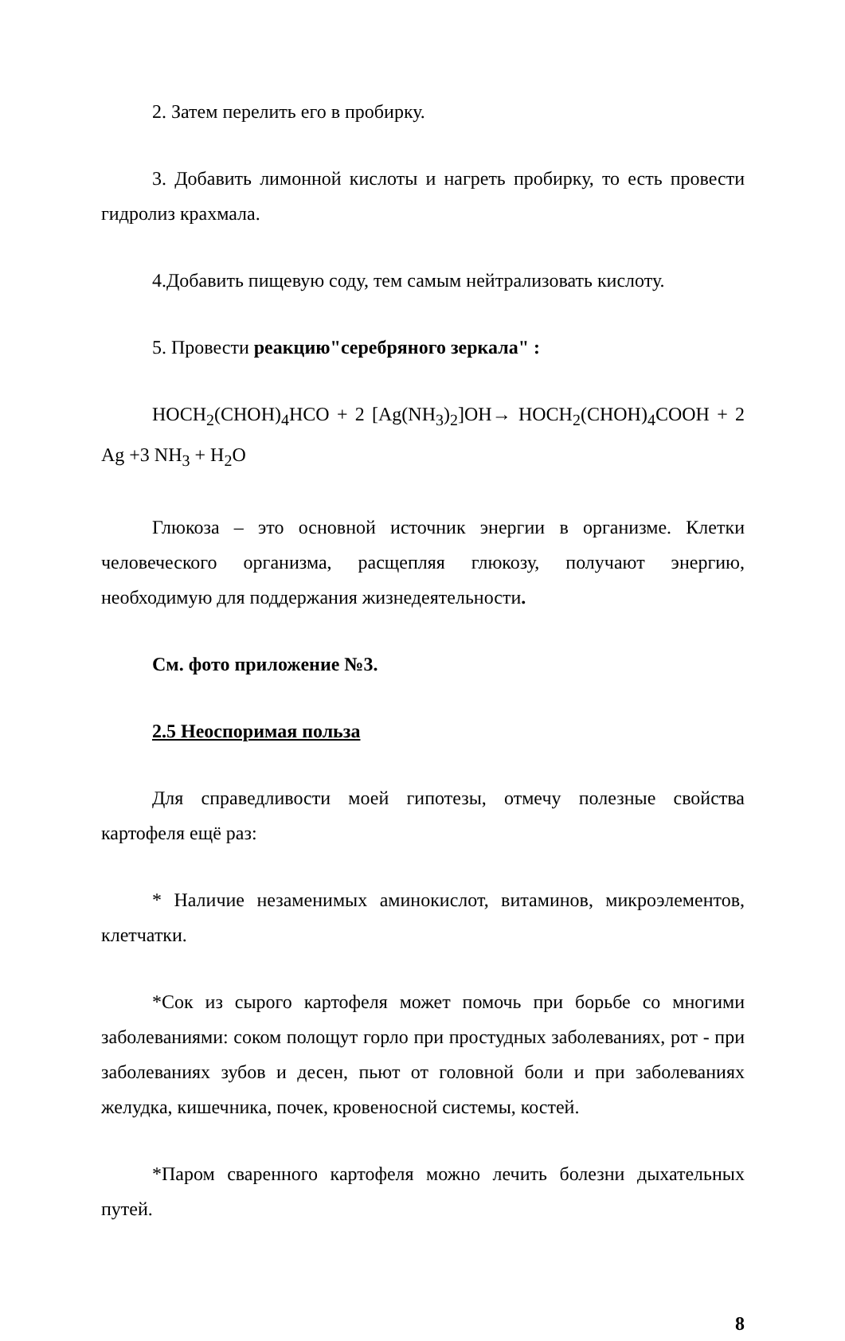2. Затем перелить его в пробирку.
3. Добавить лимонной кислоты и нагреть пробирку, то есть провести гидролиз крахмала.
4.Добавить пищевую соду, тем самым нейтрализовать кислоту.
5. Провести реакцию"серебряного зеркала" :
HOCH<sub>2</sub>(CHOH)<sub>4</sub>HCO + 2 [Ag(NH<sub>3</sub>)<sub>2</sub>]OH→ HOCH<sub>2</sub>(CHOH)<sub>4</sub>COOH + 2 Ag +3 NH<sub>3</sub> + H<sub>2</sub>O
Глюкоза – это основной источник энергии в организме. Клетки человеческого организма, расщепляя глюкозу, получают энергию, необходимую для поддержания жизнедеятельности.
См. фото приложение №3.
2.5 Неоспоримая польза
Для справедливости моей гипотезы, отмечу полезные свойства картофеля ещё раз:
* Наличие незаменимых аминокислот, витаминов, микроэлементов, клетчатки.
*Сок из сырого картофеля может помочь при борьбе со многими заболеваниями: соком полощут горло при простудных заболеваниях, рот - при заболеваниях зубов и десен, пьют от головной боли и при заболеваниях желудка, кишечника, почек, кровеносной системы, костей.
*Паром сваренного картофеля можно лечить болезни дыхательных путей.
8